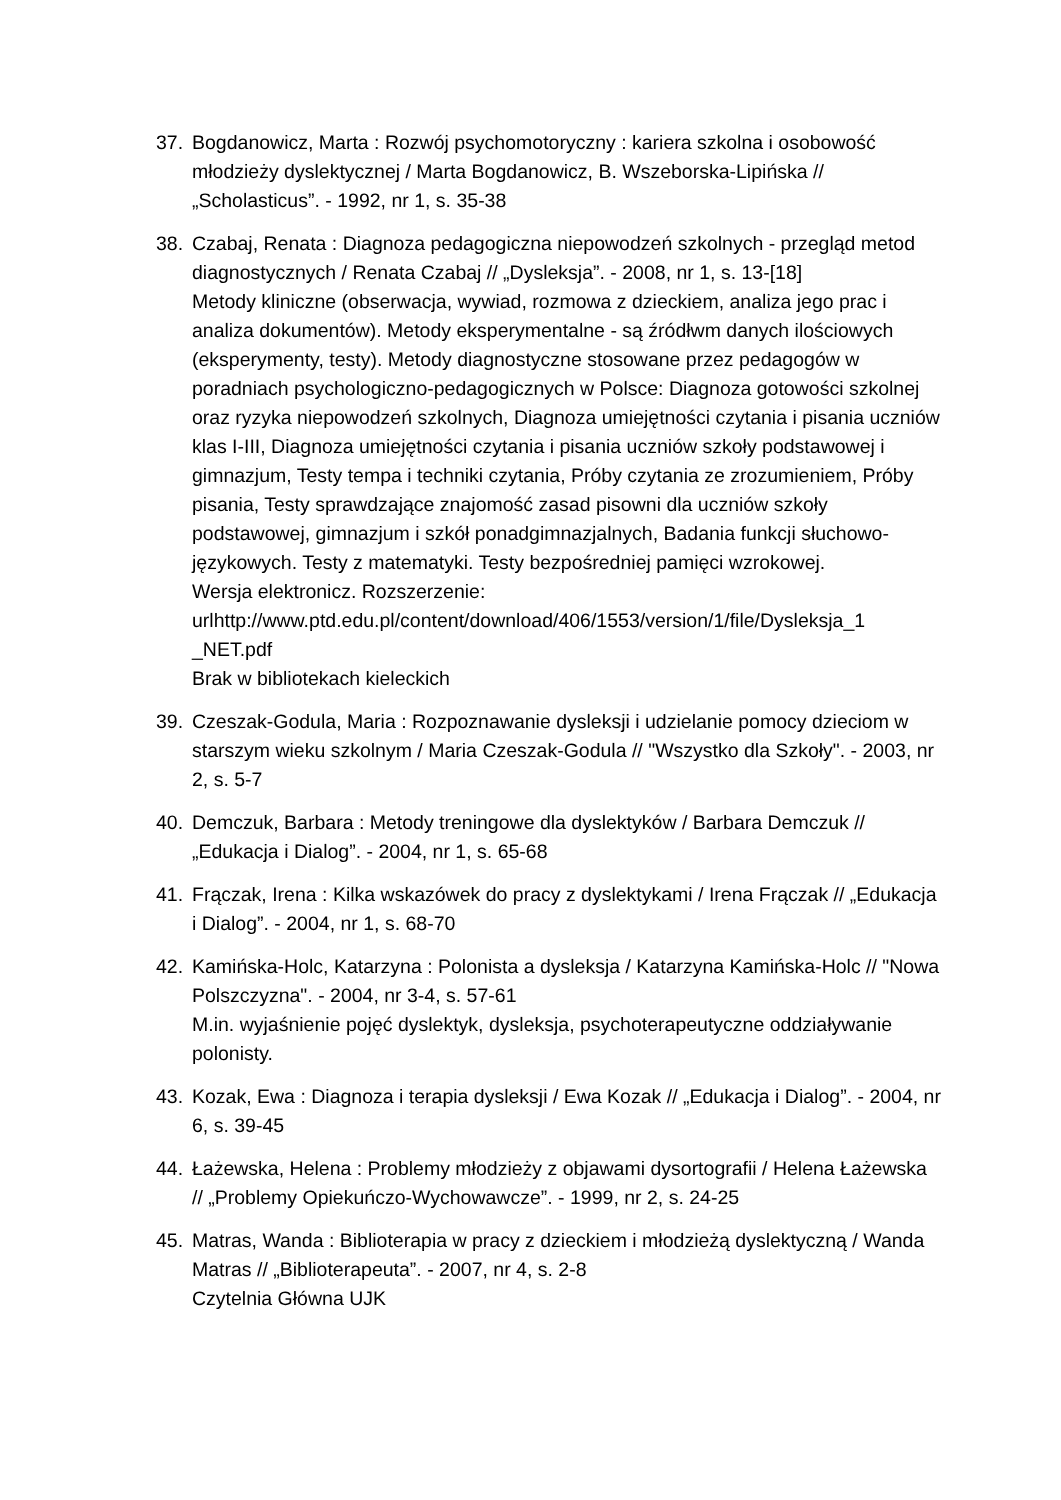37. Bogdanowicz, Marta : Rozwój psychomotoryczny : kariera szkolna i osobowość młodzieży dyslektycznej / Marta Bogdanowicz, B. Wszeborska-Lipińska // „Scholasticus”. - 1992, nr 1, s. 35-38
38. Czabaj, Renata : Diagnoza pedagogiczna niepowodzeń szkolnych - przegląd metod diagnostycznych / Renata Czabaj // „Dysleksja”. - 2008, nr 1, s. 13-[18]
Metody kliniczne (obserwacja, wywiad, rozmowa z dzieckiem, analiza jego prac i analiza dokumentów). Metody eksperymentalne - są źródłwm danych ilościowych (eksperymenty, testy). Metody diagnostyczne stosowane przez pedagogów w poradniach psychologiczno-pedagogicznych w Polsce: Diagnoza gotowości szkolnej oraz ryzyka niepowodzeń szkolnych, Diagnoza umiejętności czytania i pisania uczniów klas I-III, Diagnoza umiejętności czytania i pisania uczniów szkoły podstawowej i gimnazjum, Testy tempa i techniki czytania, Próby czytania ze zrozumieniem, Próby pisania, Testy sprawdzające znajomość zasad pisowni dla uczniów szkoły podstawowej, gimnazjum i szkół ponadgimnazjalnych, Badania funkcji słuchowo-językowych. Testy z matematyki. Testy bezpośredniej pamięci wzrokowej.
Wersja elektronicz. Rozszerzenie:
urlhttp://www.ptd.edu.pl/content/download/406/1553/version/1/file/Dysleksja_1
_NET.pdf
Brak w bibliotekach kieleckich
39. Czeszak-Godula, Maria : Rozpoznawanie dysleksji i udzielanie pomocy dzieciom w starszym wieku szkolnym / Maria Czeszak-Godula // "Wszystko dla Szkoły". - 2003, nr 2, s. 5-7
40. Demczuk, Barbara : Metody treningowe dla dyslektyków / Barbara Demczuk // „Edukacja i Dialog”. - 2004, nr 1, s. 65-68
41. Frączak, Irena : Kilka wskazówek do pracy z dyslektykami / Irena Frączak // „Edukacja i Dialog”. - 2004, nr 1, s. 68-70
42. Kamińska-Holc, Katarzyna : Polonista a dysleksja / Katarzyna Kamińska-Holc // "Nowa Polszczyzna". - 2004, nr 3-4, s. 57-61
M.in. wyjaśnienie pojęć dyslektyk, dysleksja, psychoterapeutyczne oddziaływanie polonisty.
43. Kozak, Ewa : Diagnoza i terapia dysleksji / Ewa Kozak // „Edukacja i Dialog”. - 2004, nr 6, s. 39-45
44. Łażewska, Helena : Problemy młodzieży z objawami dysortografii / Helena Łażewska // „Problemy Opiekuńczo-Wychowawcze”. - 1999, nr 2, s. 24-25
45. Matras, Wanda : Biblioterapia w pracy z dzieckiem i młodzieżą dyslektyczną / Wanda Matras // „Biblioterapeuta”. - 2007, nr 4, s. 2-8
Czytelnia Główna UJK